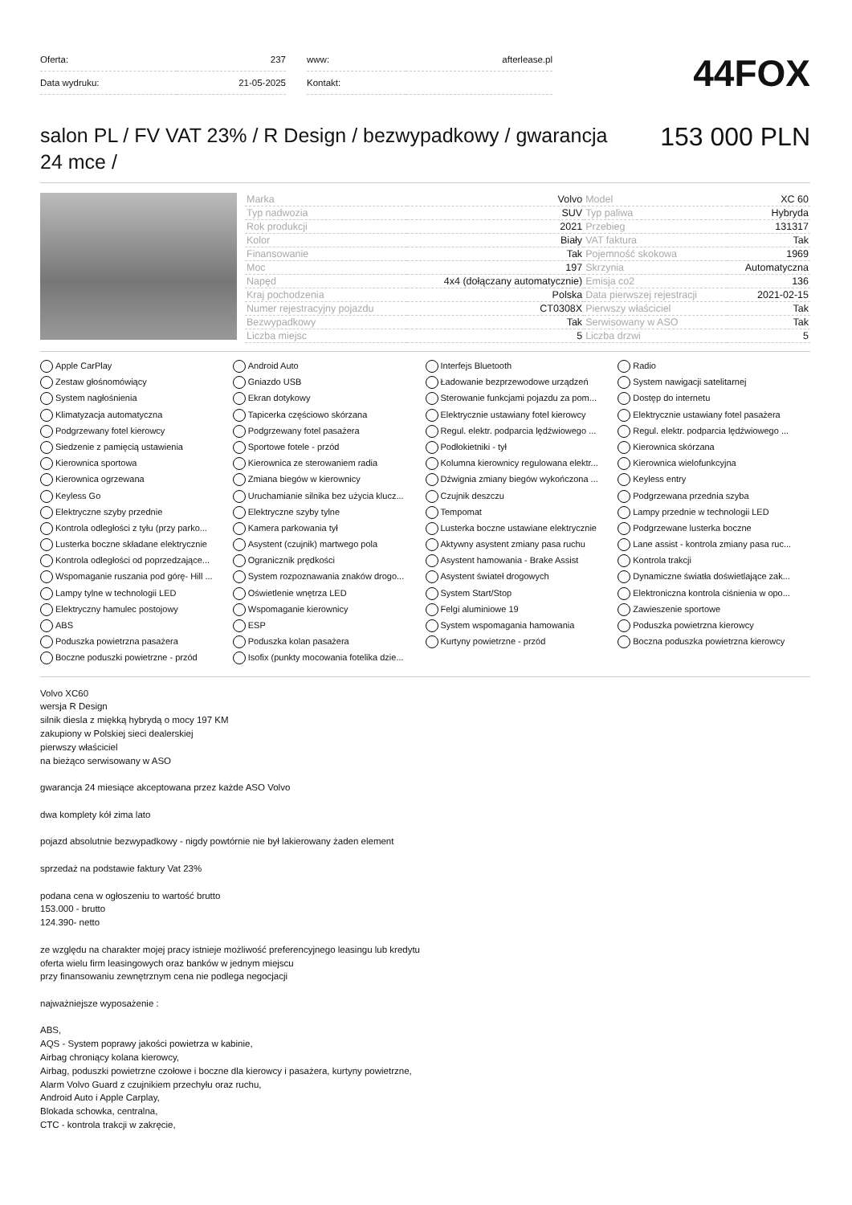| Oferta: | 237 |
| Data wydruku: | 21-05-2025 |
| www: | afterlease.pl |
| Kontakt: | |
44FOX
salon PL / FV VAT 23% / R Design / bezwypadkowy / gwarancja 24 mce /
153 000 PLN
| Marka | Volvo | Model | XC 60 |
| Typ nadwozia | SUV | Typ paliwa | Hybryda |
| Rok produkcji | 2021 | Przebieg | 131317 |
| Kolor | Biały | VAT faktura | Tak |
| Finansowanie | Tak | Pojemność skokowa | 1969 |
| Moc | 197 | Skrzynia | Automatyczna |
| Napęd | 4x4 (dołączany automatycznie) | Emisja co2 | 136 |
| Kraj pochodzenia | Polska | Data pierwszej rejestracji | 2021-02-15 |
| Numer rejestracyjny pojazdu | CT0308X | Pierwszy właściciel | Tak |
| Bezwypadkowy | Tak | Serwisowany w ASO | Tak |
| Liczba miejsc | 5 | Liczba drzwi | 5 |
Apple CarPlay
Android Auto
Interfejs Bluetooth
Radio
Zestaw głośnomówiący
Gniazdo USB
Ładowanie bezprzewodowe urządzeń
System nawigacji satelitarnej
System nagłośnienia
Ekran dotykowy
Sterowanie funkcjami pojazdu za pom...
Dostęp do internetu
Klimatyzacja automatyczna
Tapicerka częściowo skórzana
Elektrycznie ustawiany fotel kierowcy
Elektrycznie ustawiany fotel pasażera
Podgrzewany fotel kierowcy
Podgrzewany fotel pasażera
Regul. elektr. podparcia lędźwiowego ...
Regul. elektr. podparcia lędźwiowego ...
Siedzenie z pamięcią ustawienia
Sportowe fotele - przód
Podłokietniki - tył
Kierownica skórzana
Kierownica sportowa
Kierownica ze sterowaniem radia
Kolumna kierownicy regulowana elektr...
Kierownica wielofunkcyjna
Kierownica ogrzewana
Zmiana biegów w kierownicy
Dźwignia zmiany biegów wykończona ...
Keyless entry
Keyless Go
Uruchamianie silnika bez użycia klucz...
Czujnik deszczu
Podgrzewana przednia szyba
Elektryczne szyby przednie
Elektryczne szyby tylne
Tempomat
Lampy przednie w technologii LED
Kontrola odległości z tyłu (przy parko...
Kamera parkowania tył
Lusterka boczne ustawiane elektrycznie
Podgrzewane lusterka boczne
Lusterka boczne składane elektrycznie
Asystent (czujnik) martwego pola
Aktywny asystent zmiany pasa ruchu
Lane assist - kontrola zmiany pasa ruc...
Kontrola odległości od poprzedzające...
Ogranicznik prędkości
Asystent hamowania - Brake Assist
Kontrola trakcji
Wspomaganie ruszania pod górę- Hill ...
System rozpoznawania znaków drogo...
Asystent świateł drogowych
Dynamiczne światła doświetlające zak...
Lampy tylne w technologii LED
Oświetlenie wnętrza LED
System Start/Stop
Elektroniczna kontrola ciśnienia w opo...
Elektryczny hamulec postojowy
Wspomaganie kierownicy
Felgi aluminiowe 19
Zawieszenie sportowe
ABS
ESP
System wspomagania hamowania
Poduszka powietrzna kierowcy
Poduszka powietrzna pasażera
Poduszka kolan pasażera
Kurtyny powietrzne - przód
Boczna poduszka powietrzna kierowcy
Boczne poduszki powietrzne - przód
Isofix (punkty mocowania fotelika dzie...
Volvo XC60
wersja R Design
silnik diesla z miękką hybrydą o mocy 197 KM
zakupiony w Polskiej sieci dealerskiej
pierwszy właściciel
na bieżąco serwisowany w ASO
gwarancja 24 miesiące akceptowana przez każde ASO Volvo
dwa komplety kół zima lato
pojazd absolutnie bezwypadkowy - nigdy powtórnie nie był lakierowany żaden element
sprzedaż na podstawie faktury Vat 23%
podana cena w ogłoszeniu to wartość brutto
153.000 - brutto
124.390- netto
ze względu na charakter mojej pracy istnieje możliwość preferencyjnego leasingu lub kredytu
oferta wielu firm leasingowych oraz banków w jednym miejscu
przy finansowaniu zewnętrznym cena nie podlega negocjacji
najważniejsze wyposażenie :
ABS,
AQS - System poprawy jakości powietrza w kabinie,
Airbag chroniący kolana kierowcy,
Airbag, poduszki powietrzne czołowe i boczne dla kierowcy i pasażera, kurtyny powietrzne,
Alarm Volvo Guard z czujnikiem przechyłu oraz ruchu,
Android Auto i Apple Carplay,
Blokada schowka, centralna,
CTC - kontrola trakcji w zakręcie,